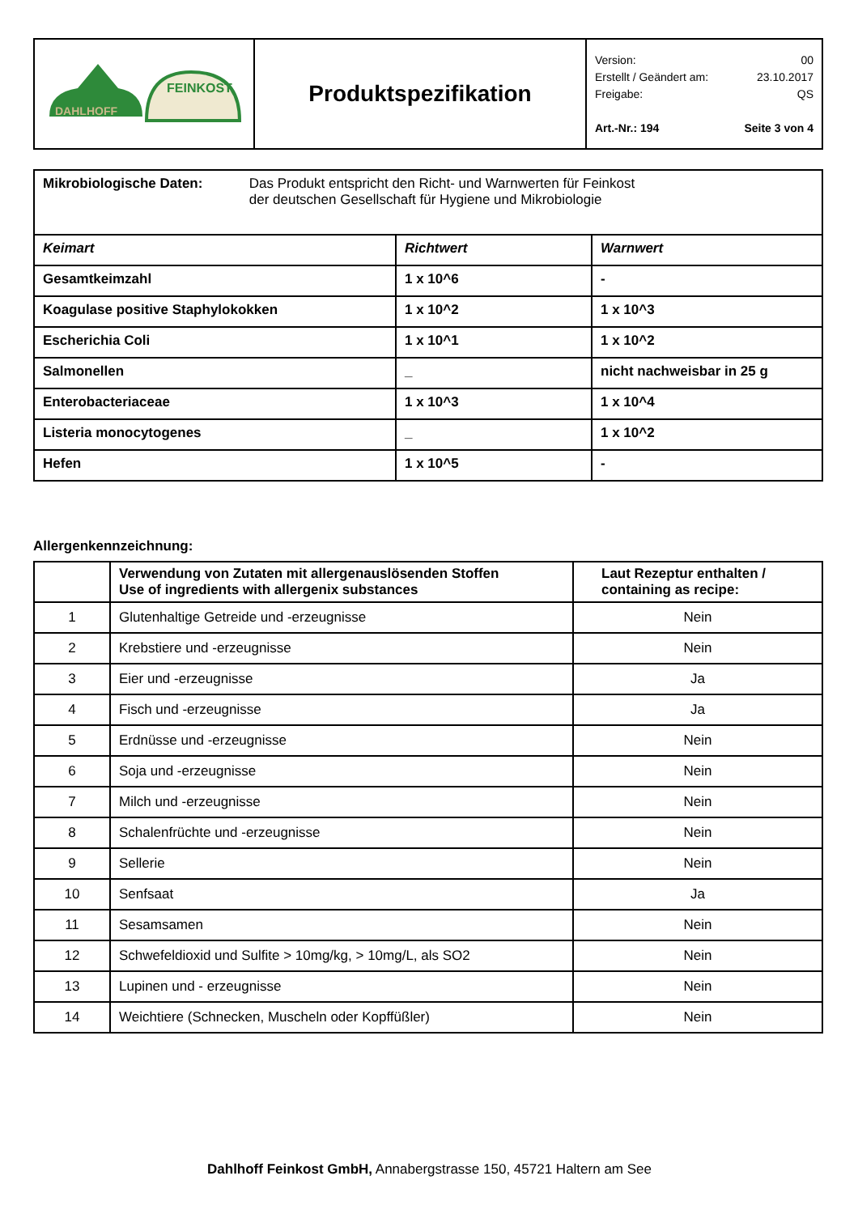| DAHLHOFF FEINKOST | Produktspezifikation | Version: 00 Erstellt / Geändert am: 23.10.2017 Freigabe: QS Art.-Nr.: 194 Seite 3 von 4 |
| Mikrobiologische Daten: Das Produkt entspricht den Richt- und Warnwerten für Feinkost der deutschen Gesellschaft für Hygiene und Mikrobiologie | | |
| Keimart | Richtwert | Warnwert |
| Gesamtkeimzahl | 1 x 10^6 | - |
| Koagulase positive Staphylokokken | 1 x 10^2 | 1 x 10^3 |
| Escherichia Coli | 1 x 10^1 | 1 x 10^2 |
| Salmonellen | _ | nicht nachweisbar in 25 g |
| Enterobacteriaceae | 1 x 10^3 | 1 x 10^4 |
| Listeria monocytogenes | _ | 1 x 10^2 |
| Hefen | 1 x 10^5 | - |
Allergenkennzeichnung:
| | Verwendung von Zutaten mit allergenauslösenden Stoffen Use of ingredients with allergenix substances | Laut Rezeptur enthalten / containing as recipe: |
| --- | --- | --- |
| 1 | Glutenhaltige Getreide und -erzeugnisse | Nein |
| 2 | Krebstiere und -erzeugnisse | Nein |
| 3 | Eier und -erzeugnisse | Ja |
| 4 | Fisch und -erzeugnisse | Ja |
| 5 | Erdnüsse und -erzeugnisse | Nein |
| 6 | Soja und -erzeugnisse | Nein |
| 7 | Milch und -erzeugnisse | Nein |
| 8 | Schalenfrüchte und -erzeugnisse | Nein |
| 9 | Sellerie | Nein |
| 10 | Senfsaat | Ja |
| 11 | Sesamsamen | Nein |
| 12 | Schwefeldioxid und Sulfite > 10mg/kg, > 10mg/L, als SO2 | Nein |
| 13 | Lupinen und - erzeugnisse | Nein |
| 14 | Weichtiere (Schnecken, Muscheln oder Kopffüßler) | Nein |
Dahlhoff Feinkost GmbH, Annabergstrasse 150, 45721 Haltern am See